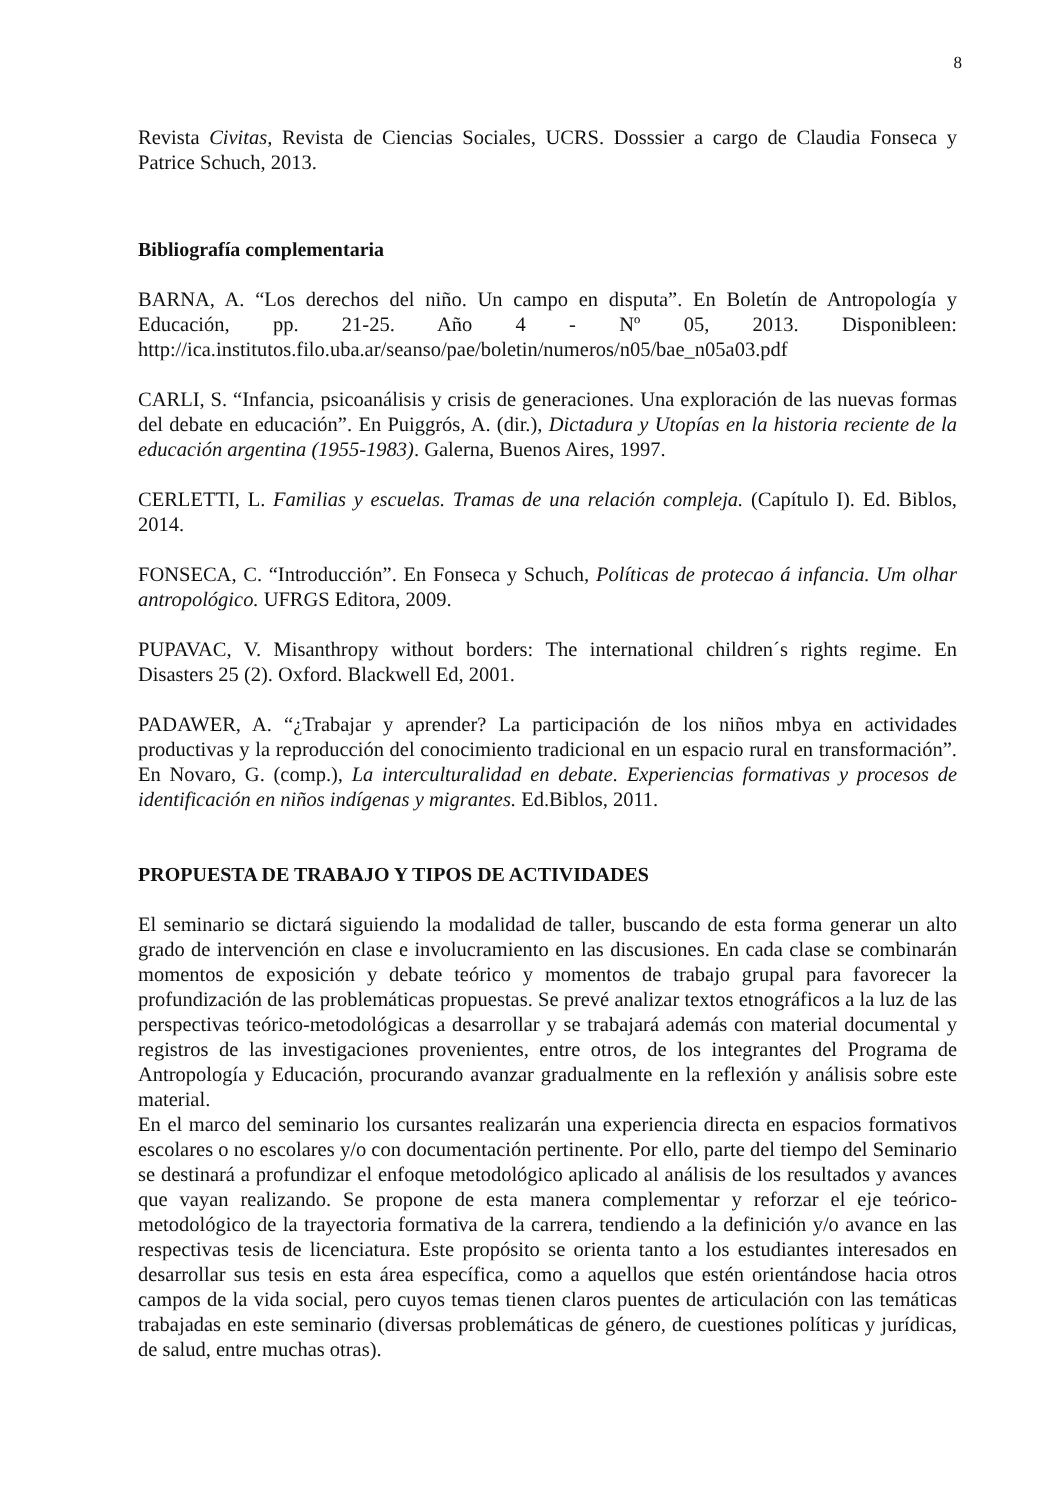8
Revista Civitas, Revista de Ciencias Sociales, UCRS. Dosssier a cargo de Claudia Fonseca y Patrice Schuch, 2013.
Bibliografía complementaria
BARNA, A. “Los derechos del niño. Un campo en disputa”. En Boletín de Antropología y Educación, pp. 21-25. Año 4 - Nº 05, 2013. Disponibleen: http://ica.institutos.filo.uba.ar/seanso/pae/boletin/numeros/n05/bae_n05a03.pdf
CARLI, S. “Infancia, psicoanálisis y crisis de generaciones. Una exploración de las nuevas formas del debate en educación”. En Puiggrós, A. (dir.), Dictadura y Utopías en la historia reciente de la educación argentina (1955-1983). Galerna, Buenos Aires, 1997.
CERLETTI, L. Familias y escuelas. Tramas de una relación compleja. (Capítulo I). Ed. Biblos, 2014.
FONSECA, C. “Introducción”. En Fonseca y Schuch, Políticas de protecao á infancia. Um olhar antropológico. UFRGS Editora, 2009.
PUPAVAC, V. Misanthropy without borders: The international children´s rights regime. En Disasters 25 (2). Oxford. Blackwell Ed, 2001.
PADAWER, A. “¿Trabajar y aprender? La participación de los niños mbya en actividades productivas y la reproducción del conocimiento tradicional en un espacio rural en transformación”. En Novaro, G. (comp.), La interculturalidad en debate. Experiencias formativas y procesos de identificación en niños indígenas y migrantes. Ed.Biblos, 2011.
PROPUESTA DE TRABAJO Y TIPOS DE ACTIVIDADES
El seminario se dictará siguiendo la modalidad de taller, buscando de esta forma generar un alto grado de intervención en clase e involucramiento en las discusiones. En cada clase se combinarán momentos de exposición y debate teórico y momentos de trabajo grupal para favorecer la profundización de las problemáticas propuestas. Se prevé analizar textos etnográficos a la luz de las perspectivas teórico-metodológicas a desarrollar y se trabajará además con material documental y registros de las investigaciones provenientes, entre otros, de los integrantes del Programa de Antropología y Educación, procurando avanzar gradualmente en la reflexión y análisis sobre este material.
En el marco del seminario los cursantes realizarán una experiencia directa en espacios formativos escolares o no escolares y/o con documentación pertinente. Por ello, parte del tiempo del Seminario se destinará a profundizar el enfoque metodológico aplicado al análisis de los resultados y avances que vayan realizando. Se propone de esta manera complementar y reforzar el eje teórico-metodológico de la trayectoria formativa de la carrera, tendiendo a la definición y/o avance en las respectivas tesis de licenciatura. Este propósito se orienta tanto a los estudiantes interesados en desarrollar sus tesis en esta área específica, como a aquellos que estén orientándose hacia otros campos de la vida social, pero cuyos temas tienen claros puentes de articulación con las temáticas trabajadas en este seminario (diversas problemáticas de género, de cuestiones políticas y jurídicas, de salud, entre muchas otras).